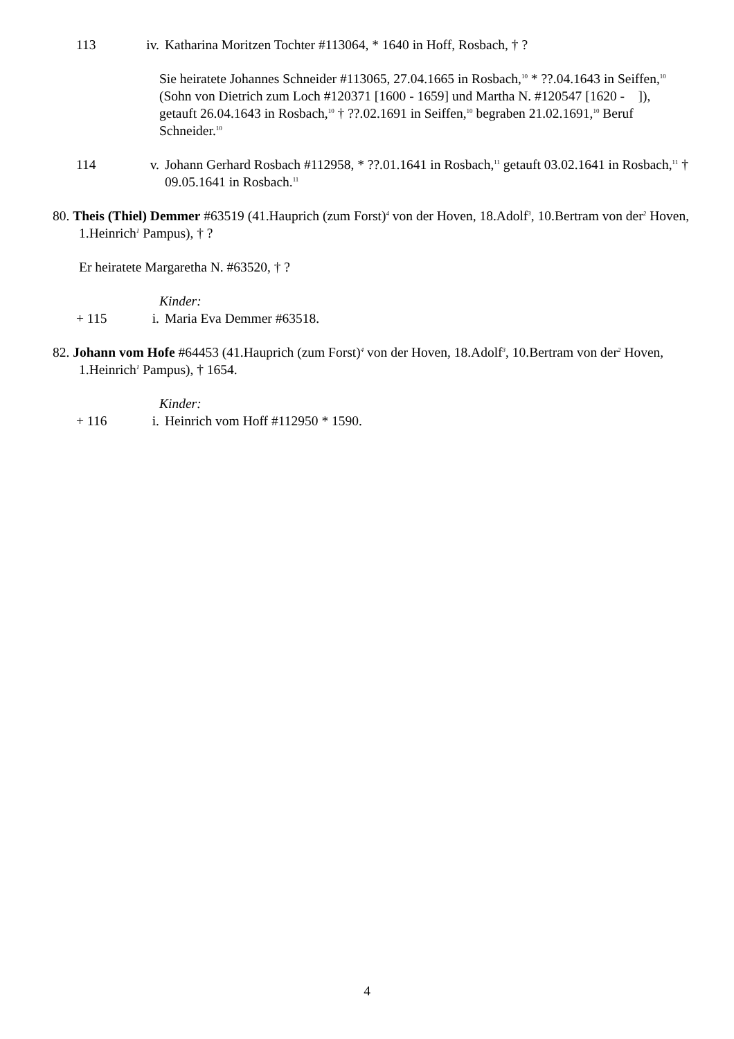113 iv. Katharina Moritzen Tochter #113064, * 1640 in Hoff, Rosbach, † ?
Sie heiratete Johannes Schneider #113065, 27.04.1665 in Rosbach,<sup>10</sup> * ??.04.1643 in Seiffen,<sup>10</sup> (Sohn von Dietrich zum Loch #120371 [1600 - 1659] und Martha N. #120547 [1620 - ]), getauft 26.04.1643 in Rosbach,<sup>10</sup> † ??.02.1691 in Seiffen,<sup>10</sup> begraben 21.02.1691,<sup>10</sup> Beruf Schneider.<sup>10</sup>
114 v. Johann Gerhard Rosbach #112958, * ??.01.1641 in Rosbach,<sup>11</sup> getauft 03.02.1641 in Rosbach,<sup>11</sup> † 09.05.1641 in Rosbach.<sup>11</sup>
80. Theis (Thiel) Demmer #63519 (41.Hauprich (zum Forst)<sup>4</sup> von der Hoven, 18.Adolf<sup>3</sup>, 10.Bertram von der<sup>2</sup> Hoven, 1.Heinrich<sup>1</sup> Pampus), † ?
Er heiratete Margaretha N. #63520, † ?
Kinder:
+ 115 i. Maria Eva Demmer #63518.
82. Johann vom Hofe #64453 (41.Hauprich (zum Forst)<sup>4</sup> von der Hoven, 18.Adolf<sup>3</sup>, 10.Bertram von der<sup>2</sup> Hoven, 1.Heinrich<sup>1</sup> Pampus), † 1654.
Kinder:
+ 116 i. Heinrich vom Hoff #112950 * 1590.
4